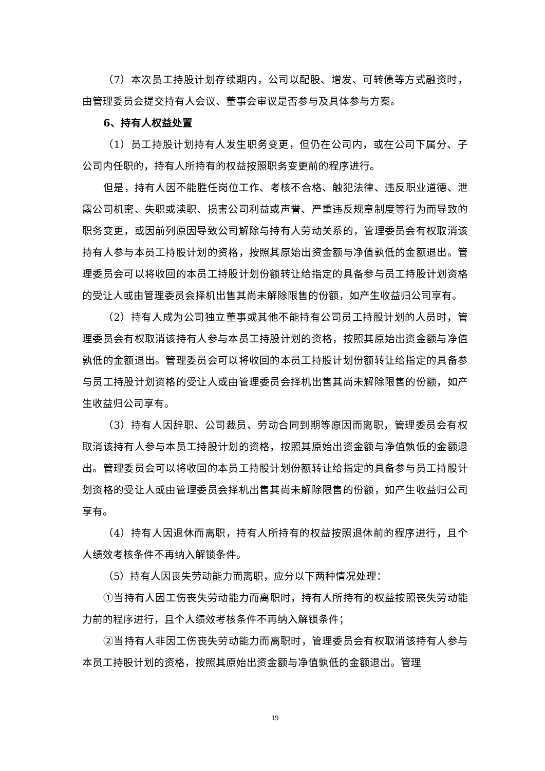（7）本次员工持股计划存续期内，公司以配股、增发、可转债等方式融资时，由管理委员会提交持有人会议、董事会审议是否参与及具体参与方案。
6、持有人权益处置
（1）员工持股计划持有人发生职务变更，但仍在公司内，或在公司下属分、子公司内任职的，持有人所持有的权益按照职务变更前的程序进行。
但是，持有人因不能胜任岗位工作、考核不合格、触犯法律、违反职业道德、泄露公司机密、失职或渎职、损害公司利益或声誉、严重违反规章制度等行为而导致的职务变更，或因前列原因导致公司解除与持有人劳动关系的，管理委员会有权取消该持有人参与本员工持股计划的资格，按照其原始出资金额与净值孰低的金额退出。管理委员会可以将收回的本员工持股计划份额转让给指定的具备参与员工持股计划资格的受让人或由管理委员会择机出售其尚未解除限售的份额，如产生收益归公司享有。
（2）持有人成为公司独立董事或其他不能持有公司员工持股计划的人员时，管理委员会有权取消该持有人参与本员工持股计划的资格，按照其原始出资金额与净值孰低的金额退出。管理委员会可以将收回的本员工持股计划份额转让给指定的具备参与员工持股计划资格的受让人或由管理委员会择机出售其尚未解除限售的份额，如产生收益归公司享有。
（3）持有人因辞职、公司裁员、劳动合同到期等原因而离职，管理委员会有权取消该持有人参与本员工持股计划的资格，按照其原始出资金额与净值孰低的金额退出。管理委员会可以将收回的本员工持股计划份额转让给指定的具备参与员工持股计划资格的受让人或由管理委员会择机出售其尚未解除限售的份额，如产生收益归公司享有。
（4）持有人因退休而离职，持有人所持有的权益按照退休前的程序进行，且个人绩效考核条件不再纳入解锁条件。
（5）持有人因丧失劳动能力而离职，应分以下两种情况处理：
①当持有人因工伤丧失劳动能力而离职时，持有人所持有的权益按照丧失劳动能力前的程序进行，且个人绩效考核条件不再纳入解锁条件；
②当持有人非因工伤丧失劳动能力而离职时，管理委员会有权取消该持有人参与本员工持股计划的资格，按照其原始出资金额与净值孰低的金额退出。管理
19